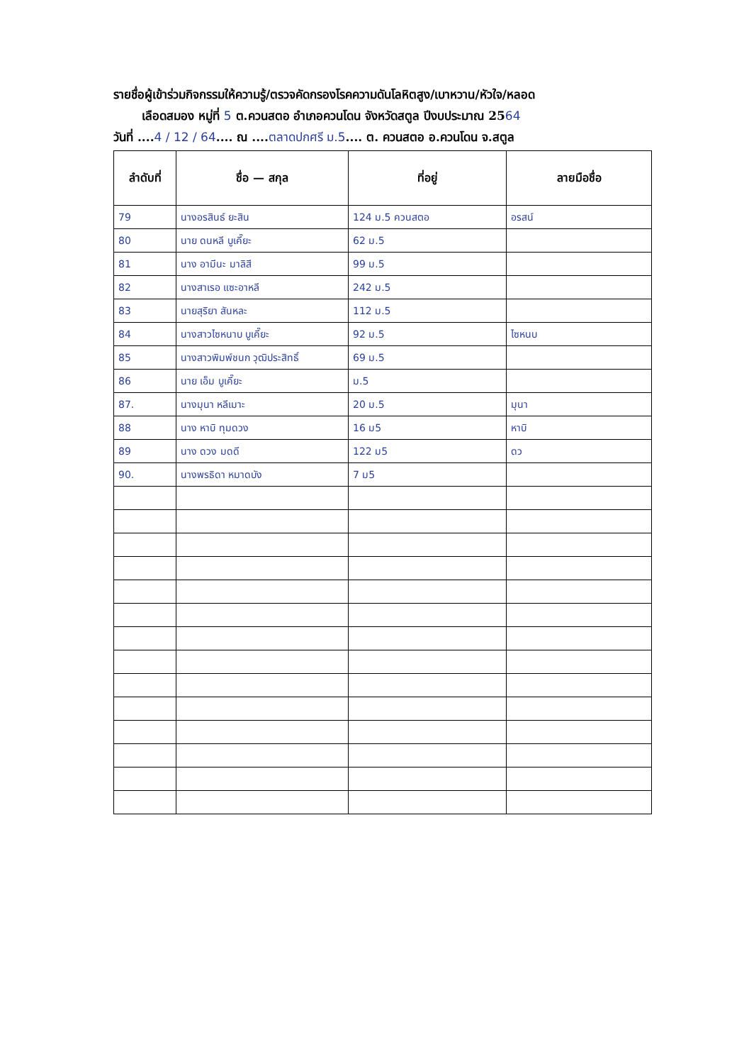รายชื่อผู้เข้าร่วมกิจกรรมให้ความรู้/ตรวจคัดกรองโรคความดันโลหิตสูง/เบาหวาน/หัวใจ/หลอด
เลือดสมอง หมู่ที่ 5 ต.ควนสตอ อำเภอควนโดน จังหวัดสตูล ปีงบประมาณ 2564
วันที่ ....4 / 12 / 64.... ณ ....ตลาดปกศรี ม.5.... ต. ควนสตอ อ.ควนโดน จ.สตูล
| ลำดับที่ | ชื่อ — สกุล | ที่อยู่ | ลายมือชื่อ |
| --- | --- | --- | --- |
| 79 | นางอรสินธ์ ยะสิน | 124 ม.5 ควนสตอ | อรสน์ |
| 80 | นาย ดนหลี บูเคี๊ยะ | 62 ม.5 | |
| 81 | นาง อามีนะ มาลิสี | 99 ม.5 | |
| 82 | นางสาเรอ แซะอาหลี | 242 ม.5 | |
| 83 | นายสุริยา สันหละ | 112 ม.5 | |
| 84 | นางสาวไซหนาบ บูเคี๊ยะ | 92 ม.5 | ไซหนบ |
| 85 | นางสาวพิมพ์ชนก วุฒิประสิทธิ์ | 69 ม.5 | |
| 86 | นาย เอ็ม บูเคี๊ยะ | ม.5 | |
| 87. | นางมุนา หลีเมาะ | 20 ม.5 | มุนา |
| 88 | นาง หาบิ ทุมดวง | 16 ม5 | หาบิ |
| 89 | นาง ดวง มดดี | 122 ม5 | ดว |
| 90. | นางพรธิดา หมาดบัง | 7 ม5 | |